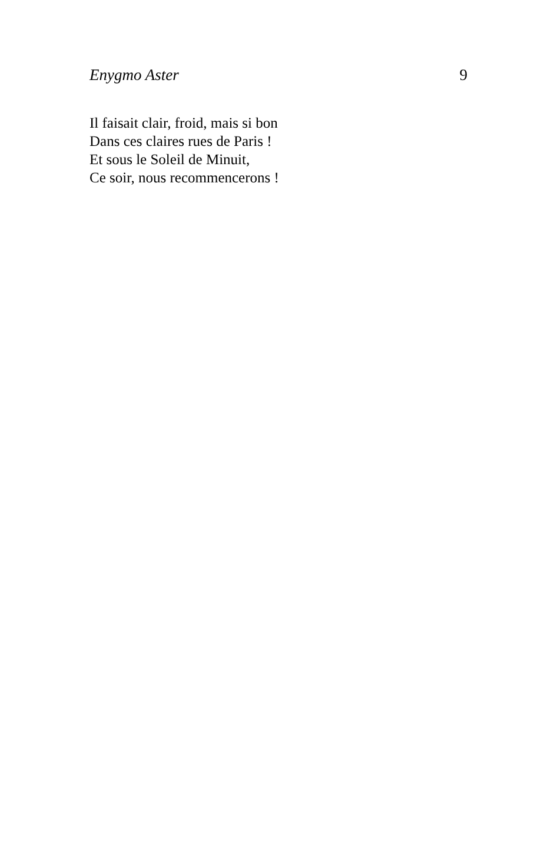Enygmo Aster 9
Il faisait clair, froid, mais si bon
Dans ces claires rues de Paris !
Et sous le Soleil de Minuit,
Ce soir, nous recommencerons !